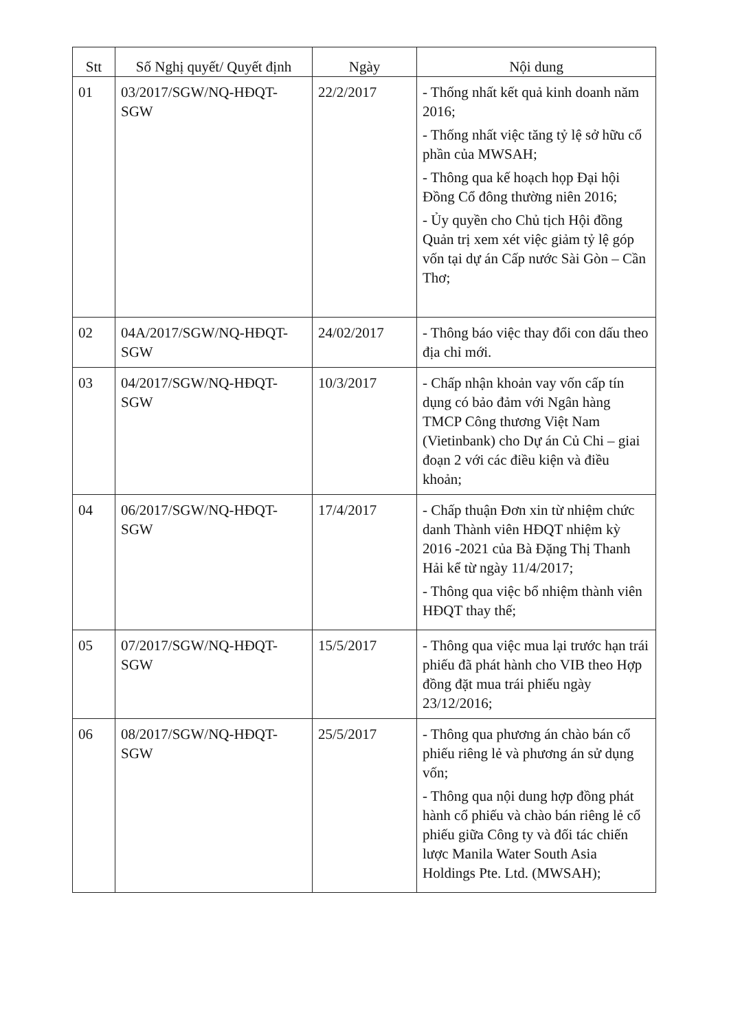| Stt | Số Nghị quyết/ Quyết định | Ngày | Nội dung |
| --- | --- | --- | --- |
| 01 | 03/2017/SGW/NQ-HĐQT-SGW | 22/2/2017 | - Thống nhất kết quả kinh doanh năm 2016; - Thống nhất việc tăng tỷ lệ sở hữu cổ phần của MWSAH; - Thông qua kế hoạch họp Đại hội Đồng Cổ đông thường niên 2016; - Ủy quyền cho Chủ tịch Hội đồng Quản trị xem xét việc giảm tỷ lệ góp vốn tại dự án Cấp nước Sài Gòn – Cần Thơ; |
| 02 | 04A/2017/SGW/NQ-HĐQT-SGW | 24/02/2017 | - Thông báo việc thay đổi con dấu theo địa chỉ mới. |
| 03 | 04/2017/SGW/NQ-HĐQT-SGW | 10/3/2017 | - Chấp nhận khoản vay vốn cấp tín dụng có bảo đảm với Ngân hàng TMCP Công thương Việt Nam (Vietinbank) cho Dự án Củ Chi – giai đoạn 2 với các điều kiện và điều khoản; |
| 04 | 06/2017/SGW/NQ-HĐQT-SGW | 17/4/2017 | - Chấp thuận Đơn xin từ nhiệm chức danh Thành viên HĐQT nhiệm kỳ 2016 -2021 của Bà Đặng Thị Thanh Hải kể từ ngày 11/4/2017; - Thông qua việc bổ nhiệm thành viên HĐQT thay thế; |
| 05 | 07/2017/SGW/NQ-HĐQT-SGW | 15/5/2017 | - Thông qua việc mua lại trước hạn trái phiếu đã phát hành cho VIB theo Hợp đồng đặt mua trái phiếu ngày 23/12/2016; |
| 06 | 08/2017/SGW/NQ-HĐQT-SGW | 25/5/2017 | - Thông qua phương án chào bán cổ phiếu riêng lẻ và phương án sử dụng vốn; - Thông qua nội dung hợp đồng phát hành cổ phiếu và chào bán riêng lẻ cổ phiếu giữa Công ty và đối tác chiến lược Manila Water South Asia Holdings Pte. Ltd. (MWSAH); |